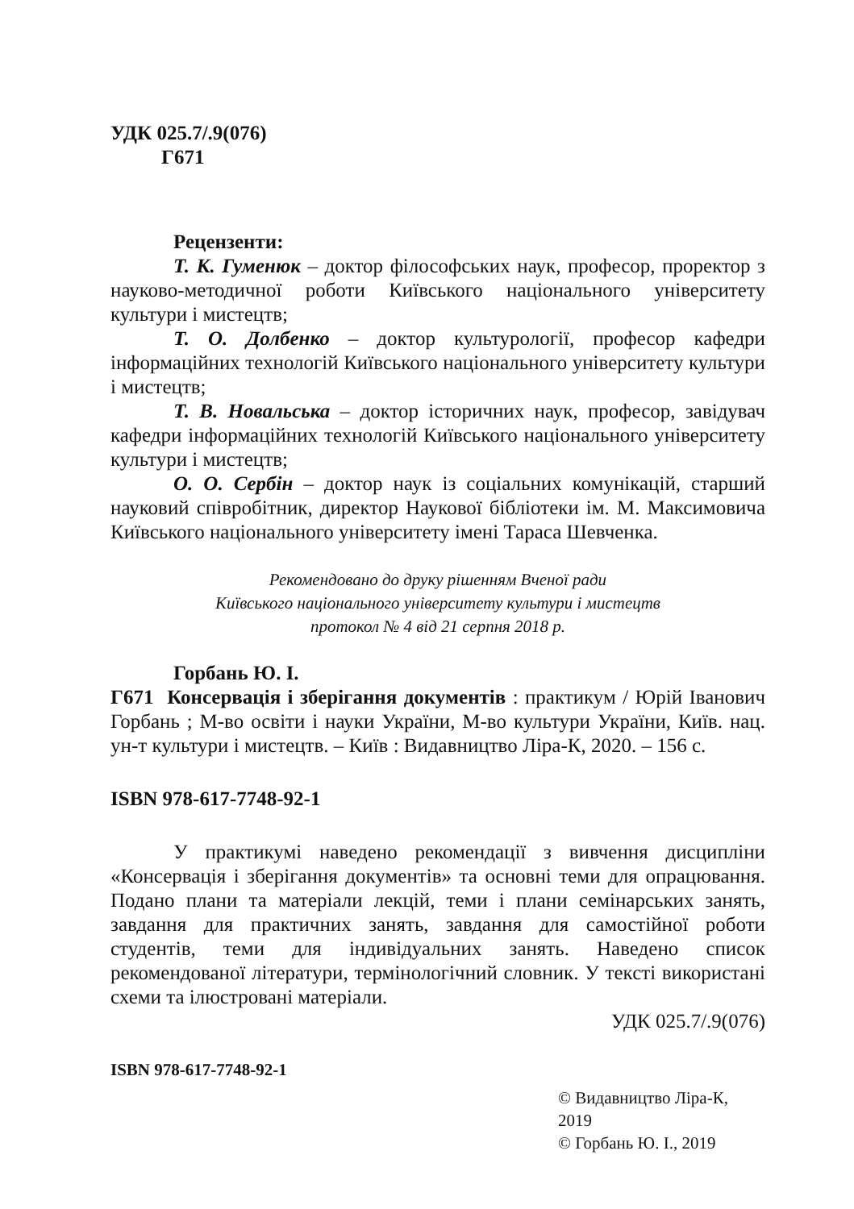УДК 025.7/.9(076)
Г671
Рецензенти:
Т. К. Гуменюк – доктор філософських наук, професор, проректор з науково-методичної роботи Київського національного університету культури і мистецтв;
Т. О. Долбенко – доктор культурології, професор кафедри інформаційних технологій Київського національного університету культури і мистецтв;
Т. В. Новальська – доктор історичних наук, професор, завідувач кафедри інформаційних технологій Київського національного університету культури і мистецтв;
О. О. Сербін – доктор наук із соціальних комунікацій, старший науковий співробітник, директор Наукової бібліотеки ім. М. Максимовича Київського національного університету імені Тараса Шевченка.
Рекомендовано до друку рішенням Вченої ради
Київського національного університету культури і мистецтв
протокол № 4 від 21 серпня 2018 р.
Горбань Ю. І.
Г671 Консервація і зберігання документів : практикум / Юрій Іванович Горбань ; М-во освіти і науки України, М-во культури України, Київ. нац. ун-т культури і мистецтв. – Київ : Видавництво Ліра-К, 2020. – 156 с.
ISBN 978-617-7748-92-1
У практикумі наведено рекомендації з вивчення дисципліни «Консервація і зберігання документів» та основні теми для опрацювання. Подано плани та матеріали лекцій, теми і плани семінарських занять, завдання для практичних занять, завдання для самостійної роботи студентів, теми для індивідуальних занять. Наведено список рекомендованої літератури, термінологічний словник. У тексті використані схеми та ілюстровані матеріали.
УДК 025.7/.9(076)
ISBN 978-617-7748-92-1
© Видавництво Ліра-К, 2019
© Горбань Ю. І., 2019